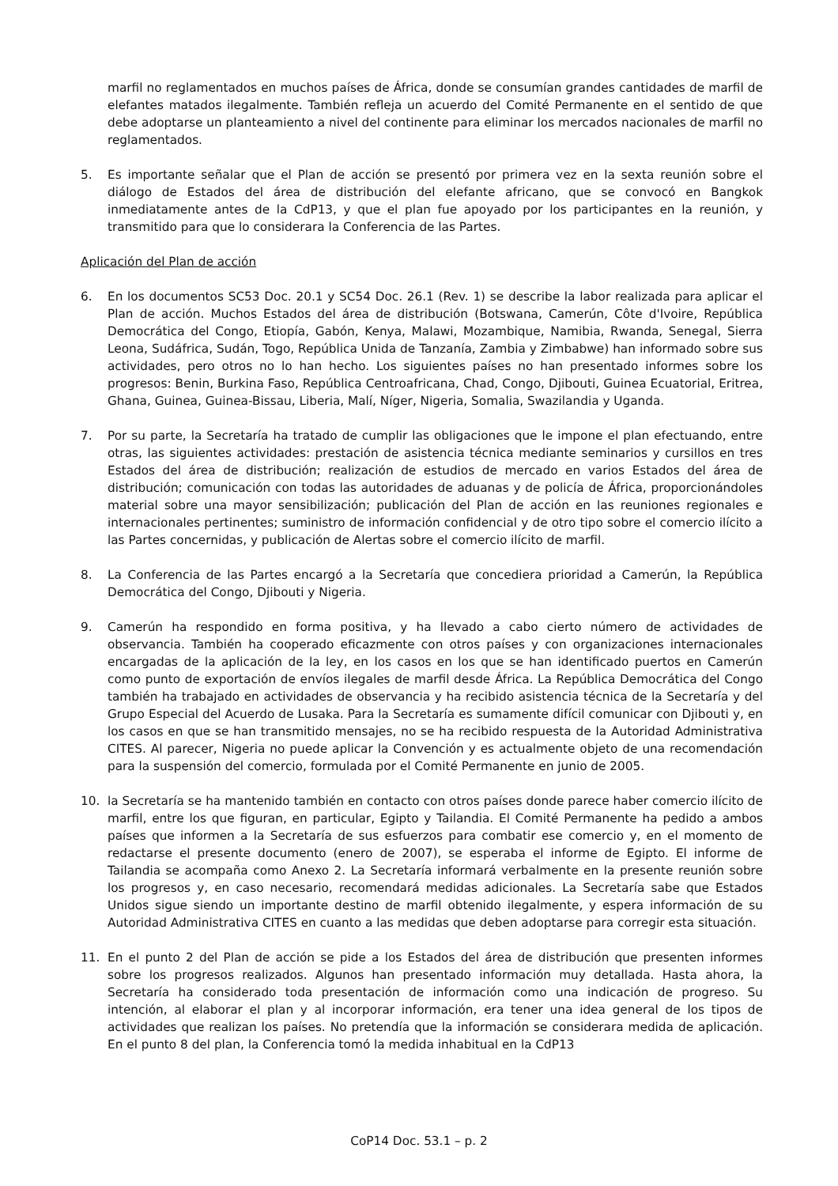marfil no reglamentados en muchos países de África, donde se consumían grandes cantidades de marfil de elefantes matados ilegalmente. También refleja un acuerdo del Comité Permanente en el sentido de que debe adoptarse un planteamiento a nivel del continente para eliminar los mercados nacionales de marfil no reglamentados.
5. Es importante señalar que el Plan de acción se presentó por primera vez en la sexta reunión sobre el diálogo de Estados del área de distribución del elefante africano, que se convocó en Bangkok inmediatamente antes de la CdP13, y que el plan fue apoyado por los participantes en la reunión, y transmitido para que lo considerara la Conferencia de las Partes.
Aplicación del Plan de acción
6. En los documentos SC53 Doc. 20.1 y SC54 Doc. 26.1 (Rev. 1) se describe la labor realizada para aplicar el Plan de acción. Muchos Estados del área de distribución (Botswana, Camerún, Côte d'Ivoire, República Democrática del Congo, Etiopía, Gabón, Kenya, Malawi, Mozambique, Namibia, Rwanda, Senegal, Sierra Leona, Sudáfrica, Sudán, Togo, República Unida de Tanzanía, Zambia y Zimbabwe) han informado sobre sus actividades, pero otros no lo han hecho. Los siguientes países no han presentado informes sobre los progresos: Benin, Burkina Faso, República Centroafricana, Chad, Congo, Djibouti, Guinea Ecuatorial, Eritrea, Ghana, Guinea, Guinea-Bissau, Liberia, Malí, Níger, Nigeria, Somalia, Swazilandia y Uganda.
7. Por su parte, la Secretaría ha tratado de cumplir las obligaciones que le impone el plan efectuando, entre otras, las siguientes actividades: prestación de asistencia técnica mediante seminarios y cursillos en tres Estados del área de distribución; realización de estudios de mercado en varios Estados del área de distribución; comunicación con todas las autoridades de aduanas y de policía de África, proporcionándoles material sobre una mayor sensibilización; publicación del Plan de acción en las reuniones regionales e internacionales pertinentes; suministro de información confidencial y de otro tipo sobre el comercio ilícito a las Partes concernidas, y publicación de Alertas sobre el comercio ilícito de marfil.
8. La Conferencia de las Partes encargó a la Secretaría que concediera prioridad a Camerún, la República Democrática del Congo, Djibouti y Nigeria.
9. Camerún ha respondido en forma positiva, y ha llevado a cabo cierto número de actividades de observancia. También ha cooperado eficazmente con otros países y con organizaciones internacionales encargadas de la aplicación de la ley, en los casos en los que se han identificado puertos en Camerún como punto de exportación de envíos ilegales de marfil desde África. La República Democrática del Congo también ha trabajado en actividades de observancia y ha recibido asistencia técnica de la Secretaría y del Grupo Especial del Acuerdo de Lusaka. Para la Secretaría es sumamente difícil comunicar con Djibouti y, en los casos en que se han transmitido mensajes, no se ha recibido respuesta de la Autoridad Administrativa CITES. Al parecer, Nigeria no puede aplicar la Convención y es actualmente objeto de una recomendación para la suspensión del comercio, formulada por el Comité Permanente en junio de 2005.
10. la Secretaría se ha mantenido también en contacto con otros países donde parece haber comercio ilícito de marfil, entre los que figuran, en particular, Egipto y Tailandia. El Comité Permanente ha pedido a ambos países que informen a la Secretaría de sus esfuerzos para combatir ese comercio y, en el momento de redactarse el presente documento (enero de 2007), se esperaba el informe de Egipto. El informe de Tailandia se acompaña como Anexo 2. La Secretaría informará verbalmente en la presente reunión sobre los progresos y, en caso necesario, recomendará medidas adicionales. La Secretaría sabe que Estados Unidos sigue siendo un importante destino de marfil obtenido ilegalmente, y espera información de su Autoridad Administrativa CITES en cuanto a las medidas que deben adoptarse para corregir esta situación.
11. En el punto 2 del Plan de acción se pide a los Estados del área de distribución que presenten informes sobre los progresos realizados. Algunos han presentado información muy detallada. Hasta ahora, la Secretaría ha considerado toda presentación de información como una indicación de progreso. Su intención, al elaborar el plan y al incorporar información, era tener una idea general de los tipos de actividades que realizan los países. No pretendía que la información se considerara medida de aplicación. En el punto 8 del plan, la Conferencia tomó la medida inhabitual en la CdP13
CoP14 Doc. 53.1 – p. 2